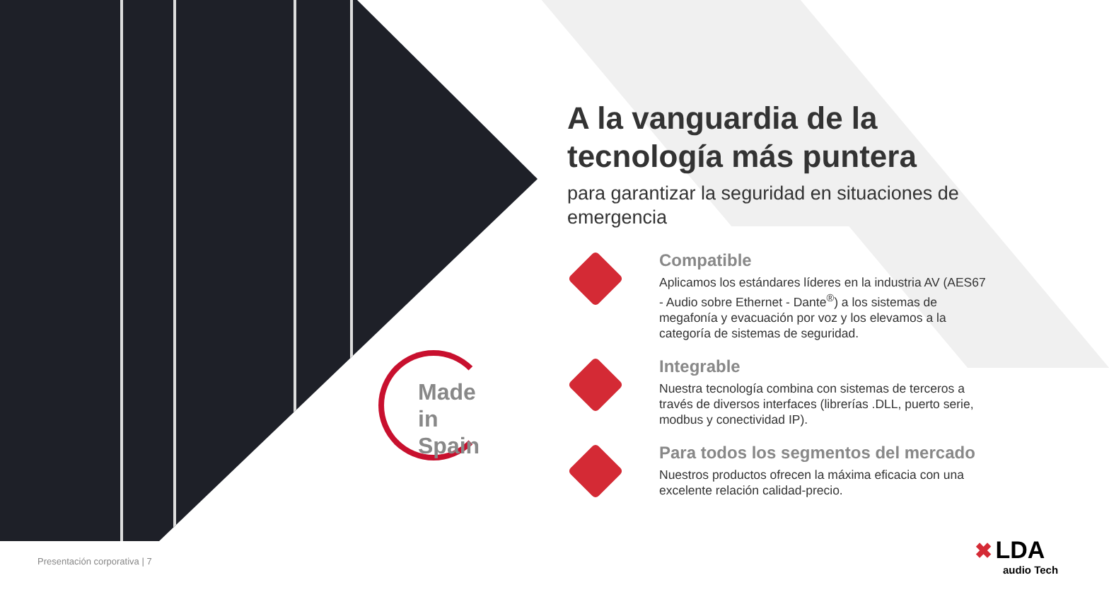Made
in Spain
A la vanguardia de la tecnología más puntera
para garantizar la seguridad en situaciones de emergencia
Compatible
Aplicamos los estándares líderes en la industria AV (AES67 - Audio sobre Ethernet - Dante<sup>®</sup>) a los sistemas de megafonía y evacuación por voz y los elevamos a la categoría de sistemas de seguridad.
Integrable
Nuestra tecnología combina con sistemas de terceros a través de diversos interfaces (librerías .DLL, puerto serie, modbus y conectividad IP).
Para todos los segmentos del mercado
Nuestros productos ofrecen la máxima eficacia con una excelente relación calidad-precio.
Presentación corporativa | 7
✖ LDA
audio Tech